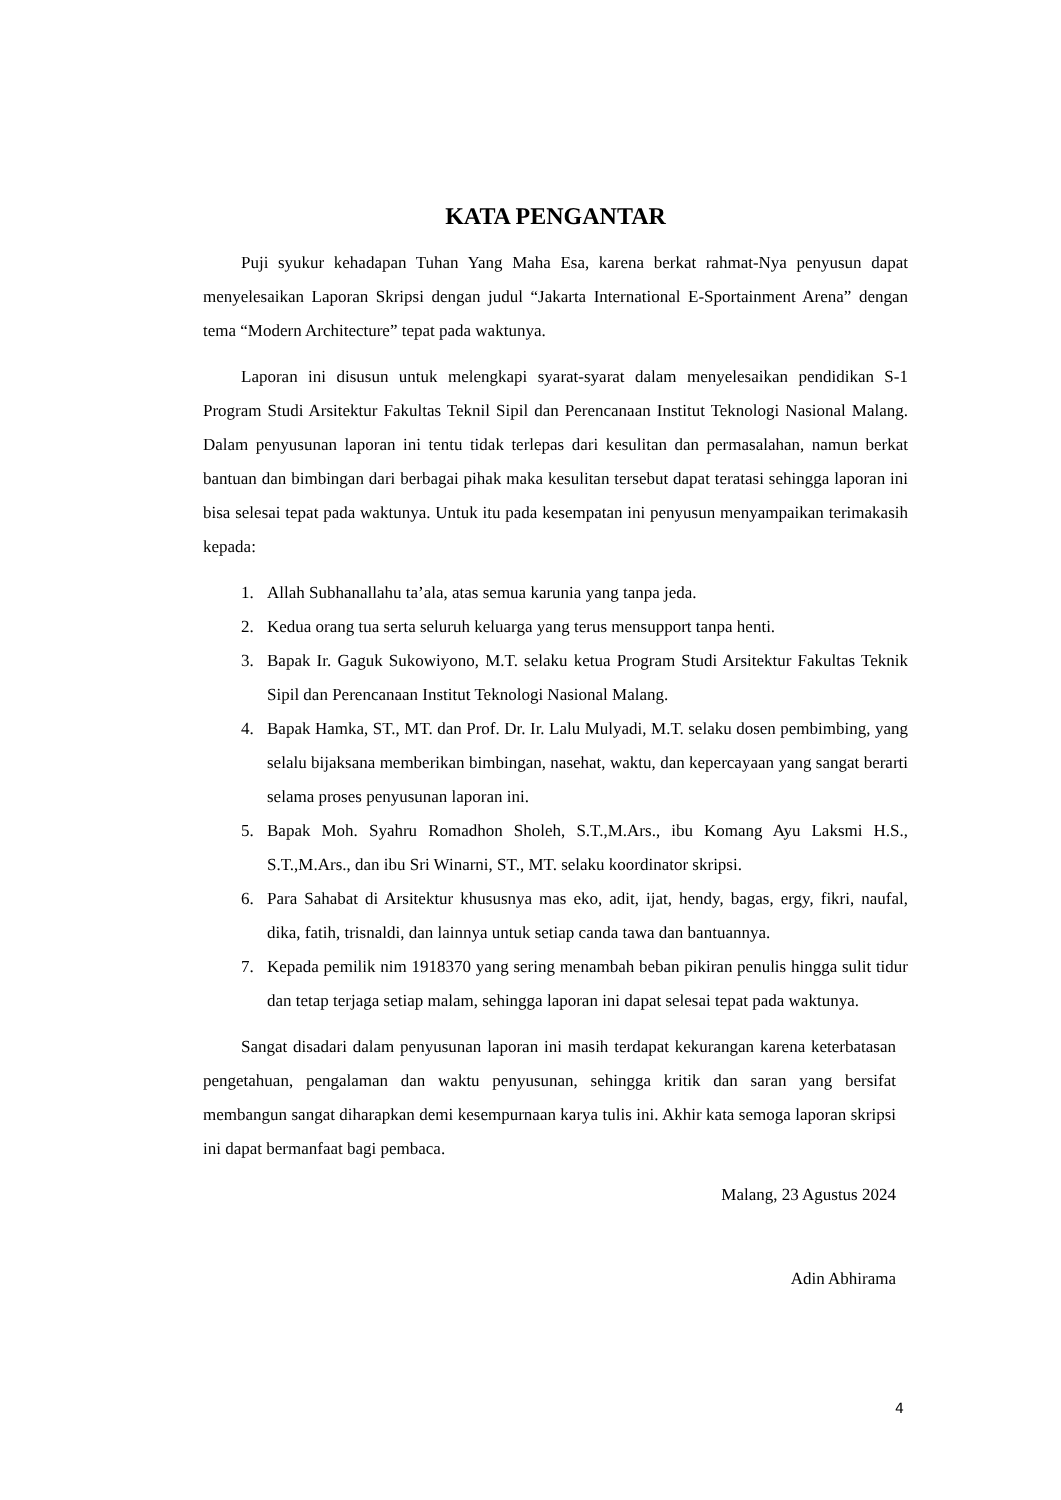KATA PENGANTAR
Puji syukur kehadapan Tuhan Yang Maha Esa, karena berkat rahmat-Nya penyusun dapat menyelesaikan Laporan Skripsi dengan judul “Jakarta International E-Sportainment Arena” dengan tema “Modern Architecture” tepat pada waktunya.
Laporan ini disusun untuk melengkapi syarat-syarat dalam menyelesaikan pendidikan S-1 Program Studi Arsitektur Fakultas Teknil Sipil dan Perencanaan Institut Teknologi Nasional Malang. Dalam penyusunan laporan ini tentu tidak terlepas dari kesulitan dan permasalahan, namun berkat bantuan dan bimbingan dari berbagai pihak maka kesulitan tersebut dapat teratasi sehingga laporan ini bisa selesai tepat pada waktunya. Untuk itu pada kesempatan ini penyusun menyampaikan terimakasih kepada:
1. Allah Subhanallahu ta’ala, atas semua karunia yang tanpa jeda.
2. Kedua orang tua serta seluruh keluarga yang terus mensupport tanpa henti.
3. Bapak Ir. Gaguk Sukowiyono, M.T. selaku ketua Program Studi Arsitektur Fakultas Teknik Sipil dan Perencanaan Institut Teknologi Nasional Malang.
4. Bapak Hamka, ST., MT. dan Prof. Dr. Ir. Lalu Mulyadi, M.T. selaku dosen pembimbing, yang selalu bijaksana memberikan bimbingan, nasehat, waktu, dan kepercayaan yang sangat berarti selama proses penyusunan laporan ini.
5. Bapak Moh. Syahru Romadhon Sholeh, S.T.,M.Ars., ibu Komang Ayu Laksmi H.S., S.T.,M.Ars., dan ibu Sri Winarni, ST., MT. selaku koordinator skripsi.
6. Para Sahabat di Arsitektur khususnya mas eko, adit, ijat, hendy, bagas, ergy, fikri, naufal, dika, fatih, trisnaldi, dan lainnya untuk setiap canda tawa dan bantuannya.
7. Kepada pemilik nim 1918370 yang sering menambah beban pikiran penulis hingga sulit tidur dan tetap terjaga setiap malam, sehingga laporan ini dapat selesai tepat pada waktunya.
Sangat disadari dalam penyusunan laporan ini masih terdapat kekurangan karena keterbatasan pengetahuan, pengalaman dan waktu penyusunan, sehingga kritik dan saran yang bersifat membangun sangat diharapkan demi kesempurnaan karya tulis ini. Akhir kata semoga laporan skripsi ini dapat bermanfaat bagi pembaca.
Malang, 23 Agustus 2024
Adin Abhirama
4